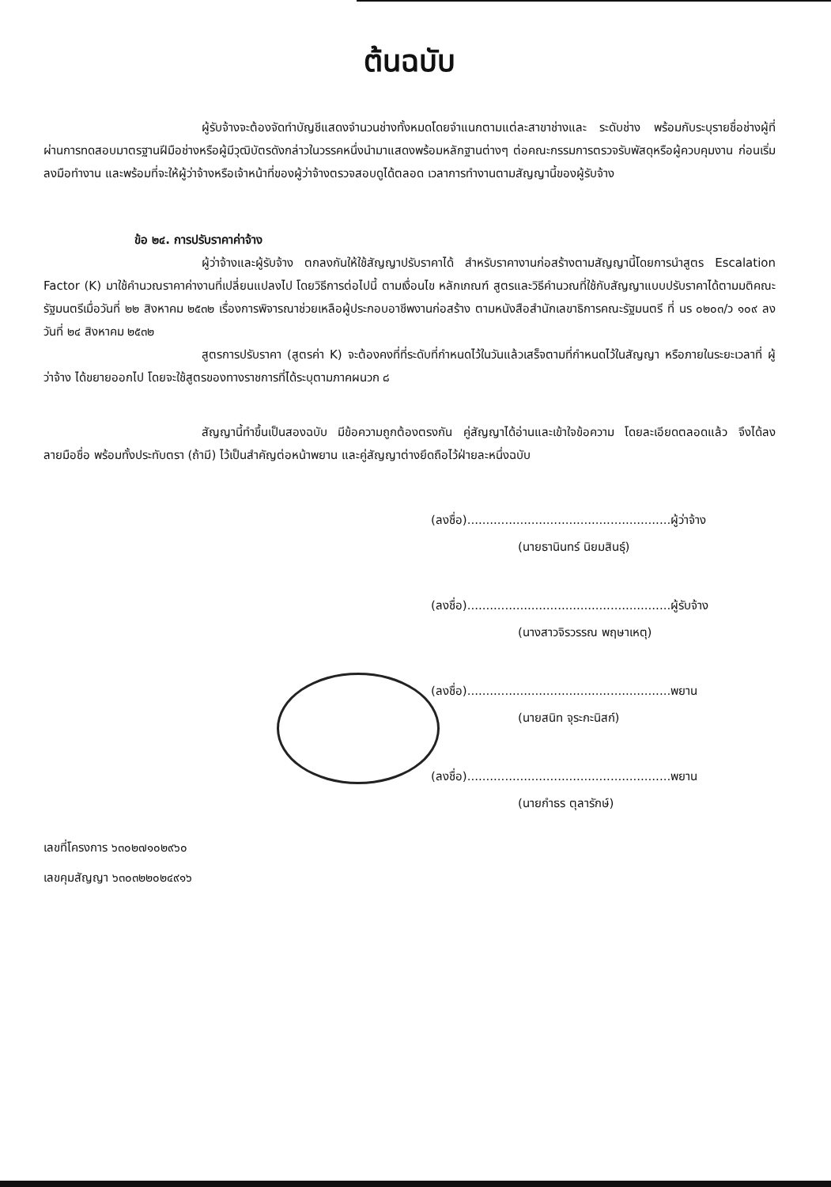ต้นฉบับ
ผู้รับจ้างจะต้องจัดทำบัญชีแสดงจำนวนช่างทั้งหมดโดยจำแนกตามแต่ละสาขาช่างและ ระดับช่าง พร้อมกับระบุรายชื่อช่างผู้ที่ผ่านการทดสอบมาตรฐานฝีมือช่างหรือผู้มีวุฒิบัตรดังกล่าวในวรรคหนึ่งนำมาแสดงพร้อมหลักฐานต่างๆ ต่อคณะกรรมการตรวจรับพัสดุหรือผู้ควบคุมงาน ก่อนเริ่มลงมือทำงาน และพร้อมที่จะให้ผู้ว่าจ้างหรือเจ้าหน้าที่ของผู้ว่าจ้างตรวจสอบดูได้ตลอด เวลาการทำงานตามสัญญานี้ของผู้รับจ้าง
ข้อ ๒๔. การปรับราคาค่าจ้าง
ผู้ว่าจ้างและผู้รับจ้าง ตกลงกันให้ใช้สัญญาปรับราคาได้ สำหรับราคางานก่อสร้างตามสัญญานี้โดยการนำสูตร Escalation Factor (K) มาใช้คำนวณราคาค่างานที่เปลี่ยนแปลงไป โดยวิธีการต่อไปนี้ ตามเงื่อนไข หลักเกณฑ์ สูตรและวิธีคำนวณที่ใช้กับสัญญาแบบปรับราคาได้ตามมติคณะรัฐมนตรีเมื่อวันที่ ๒๒ สิงหาคม ๒๕๓๒ เรื่องการพิจารณาช่วยเหลือผู้ประกอบอาชีพงานก่อสร้าง ตามหนังสือสำนักเลขาธิการคณะรัฐมนตรี ที่ นร ๐๒๐๓/ว ๑๐๙ ลงวันที่ ๒๔ สิงหาคม ๒๕๓๒
สูตรการปรับราคา (สูตรค่า K) จะต้องคงที่ที่ระดับที่กำหนดไว้ในวันแล้วเสร็จตามที่กำหนดไว้ในสัญญา หรือภายในระยะเวลาที่ ผู้ว่าจ้าง ได้ขยายออกไป โดยจะใช้สูตรของทางราชการที่ได้ระบุตามภาคผนวก ๘
สัญญานี้ทำขึ้นเป็นสองฉบับ มีข้อความถูกต้องตรงกัน คู่สัญญาได้อ่านและเข้าใจข้อความ โดยละเอียดตลอดแล้ว จึงได้ลงลายมือชื่อ พร้อมทั้งประทับตรา (ถ้ามี) ไว้เป็นสำคัญต่อหน้าพยาน และคู่สัญญาต่างยึดถือไว้ฝ่ายละหนึ่งฉบับ
(ลงชื่อ)......................................................ผู้ว่าจ้าง
(นายธานินทร์ นิยมสินธุ์)
(ลงชื่อ)......................................................ผู้รับจ้าง
(นางสาวจิรวรรณ พฤษาเหตุ)
(ลงชื่อ)......................................................พยาน
(นายสนิท จุระกะนิสก์)
(ลงชื่อ)......................................................พยาน
(นายกำธร ตุลารักษ์)
เลขที่โครงการ ๖๓๐๒๗๑๐๒๙๖๐
เลขคุมสัญญา ๖๓๐๓๒๒๐๒๔๙๑๖